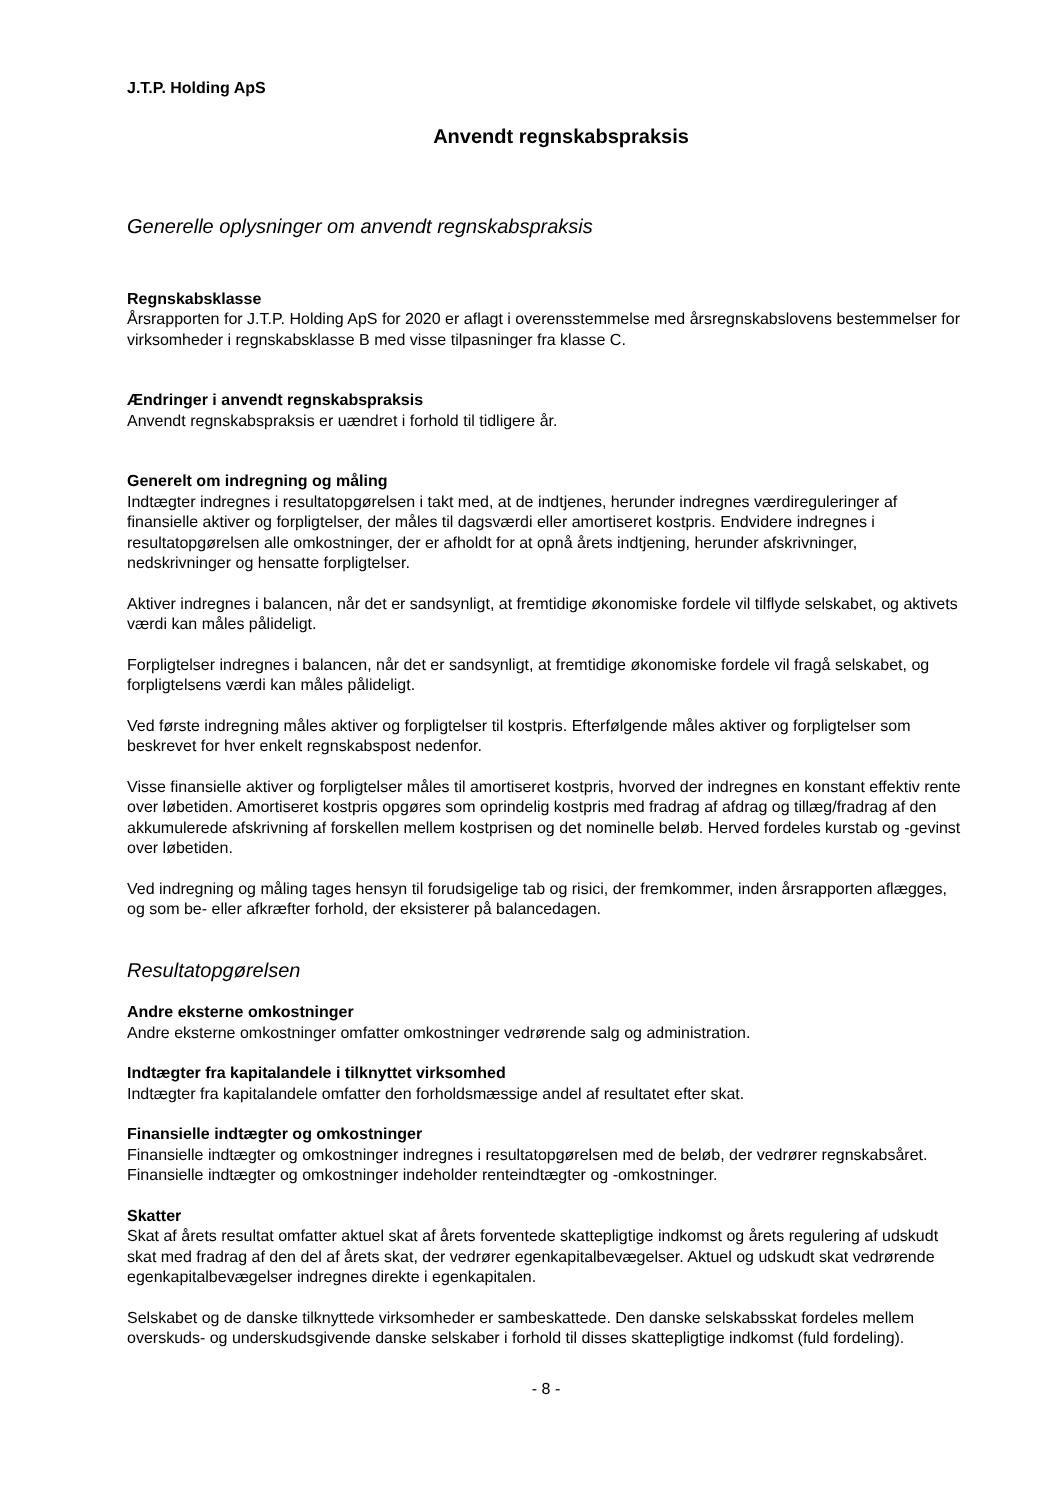J.T.P. Holding ApS
Anvendt regnskabspraksis
Generelle oplysninger om anvendt regnskabspraksis
Regnskabsklasse
Årsrapporten for J.T.P. Holding ApS for 2020 er aflagt i overensstemmelse med årsregnskabslovens bestemmelser for virksomheder i regnskabsklasse B med visse tilpasninger fra klasse C.
Ændringer i anvendt regnskabspraksis
Anvendt regnskabspraksis er uændret i forhold til tidligere år.
Generelt om indregning og måling
Indtægter indregnes i resultatopgørelsen i takt med, at de indtjenes, herunder indregnes værdireguleringer af finansielle aktiver og forpligtelser, der måles til dagsværdi eller amortiseret kostpris. Endvidere indregnes i resultatopgørelsen alle omkostninger, der er afholdt for at opnå årets indtjening, herunder afskrivninger, nedskrivninger og hensatte forpligtelser.
Aktiver indregnes i balancen, når det er sandsynligt, at fremtidige økonomiske fordele vil tilflyde selskabet, og aktivets værdi kan måles pålideligt.
Forpligtelser indregnes i balancen, når det er sandsynligt, at fremtidige økonomiske fordele vil fragå selskabet, og forpligtelsens værdi kan måles pålideligt.
Ved første indregning måles aktiver og forpligtelser til kostpris. Efterfølgende måles aktiver og forpligtelser som beskrevet for hver enkelt regnskabspost nedenfor.
Visse finansielle aktiver og forpligtelser måles til amortiseret kostpris, hvorved der indregnes en konstant effektiv rente over løbetiden. Amortiseret kostpris opgøres som oprindelig kostpris med fradrag af afdrag og tillæg/fradrag af den akkumulerede afskrivning af forskellen mellem kostprisen og det nominelle beløb. Herved fordeles kurstab og -gevinst over løbetiden.
Ved indregning og måling tages hensyn til forudsigelige tab og risici, der fremkommer, inden årsrapporten aflægges, og som be- eller afkræfter forhold, der eksisterer på balancedagen.
Resultatopgørelsen
Andre eksterne omkostninger
Andre eksterne omkostninger omfatter omkostninger vedrørende salg og administration.
Indtægter fra kapitalandele i tilknyttet virksomhed
Indtægter fra kapitalandele omfatter den forholdsmæssige andel af resultatet efter skat.
Finansielle indtægter og omkostninger
Finansielle indtægter og omkostninger indregnes i resultatopgørelsen med de beløb, der vedrører regnskabsåret. Finansielle indtægter og omkostninger indeholder renteindtægter og -omkostninger.
Skatter
Skat af årets resultat omfatter aktuel skat af årets forventede skattepligtige indkomst og årets regulering af udskudt skat med fradrag af den del af årets skat, der vedrører egenkapitalbevægelser. Aktuel og udskudt skat vedrørende egenkapitalbevægelser indregnes direkte i egenkapitalen.
Selskabet og de danske tilknyttede virksomheder er sambeskattede. Den danske selskabsskat fordeles mellem overskuds- og underskudsgivende danske selskaber i forhold til disses skattepligtige indkomst (fuld fordeling).
- 8 -